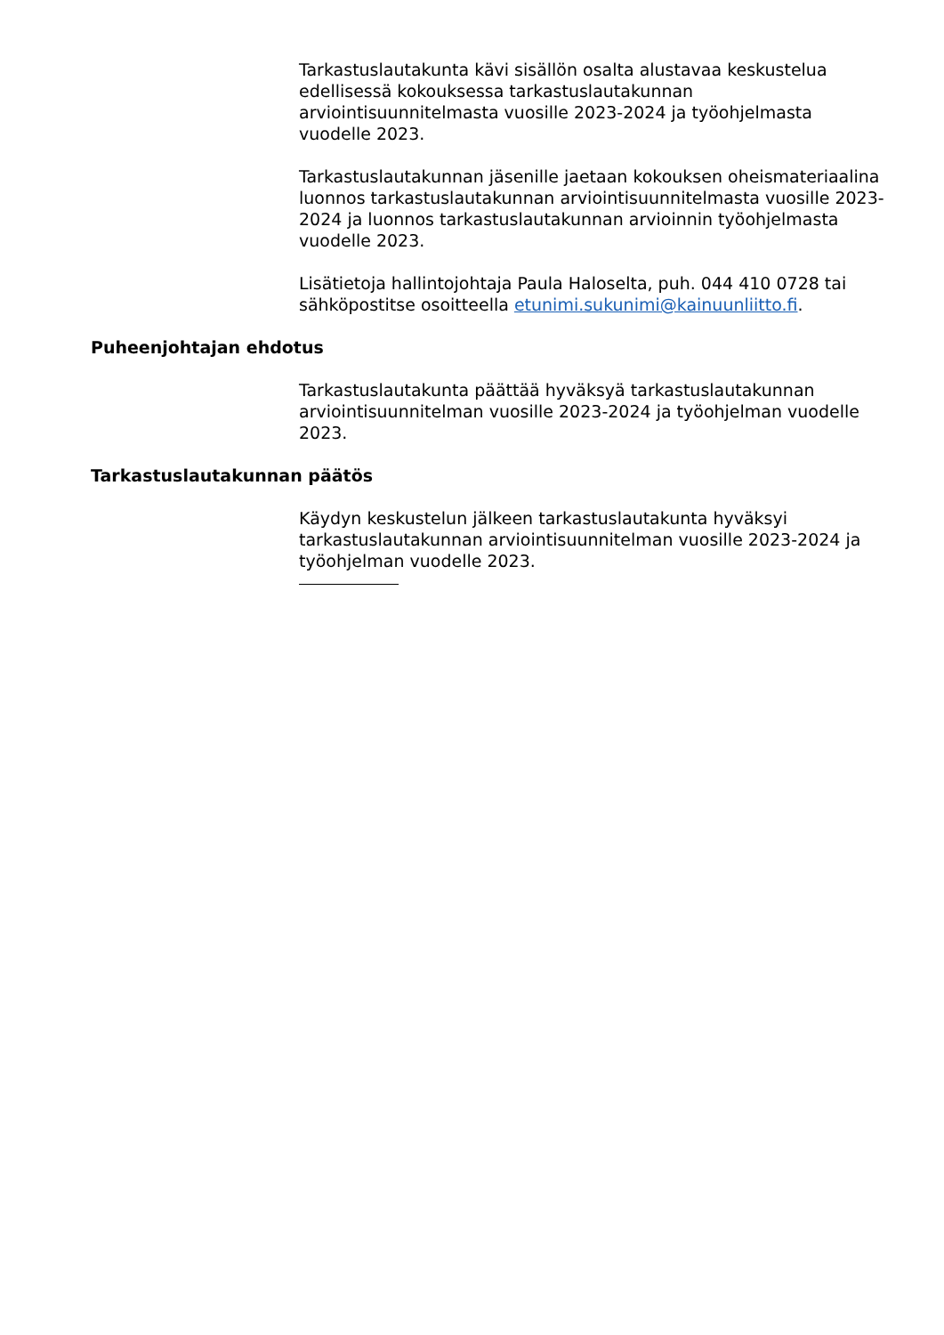Tarkastuslautakunta kävi sisällön osalta alustavaa keskustelua edellisessä kokouksessa tarkastuslautakunnan arviointisuunnitelmasta vuosille 2023-2024 ja työohjelmasta vuodelle 2023.
Tarkastuslautakunnan jäsenille jaetaan kokouksen oheismateriaalina luonnos tarkastuslautakunnan arviointisuunnitelmasta vuosille 2023-2024 ja luonnos tarkastuslautakunnan arvioinnin työohjelmasta vuodelle 2023.
Lisätietoja hallintojohtaja Paula Haloselta, puh. 044 410 0728 tai sähköpostitse osoitteella etunimi.sukunimi@kainuunliitto.fi.
Puheenjohtajan ehdotus
Tarkastuslautakunta päättää hyväksyä tarkastuslautakunnan arviointisuunnitelman vuosille 2023-2024 ja työohjelman vuodelle 2023.
Tarkastuslautakunnan päätös
Käydyn keskustelun jälkeen tarkastuslautakunta hyväksyi tarkastuslautakunnan arviointisuunnitelman vuosille 2023-2024 ja työohjelman vuodelle 2023.